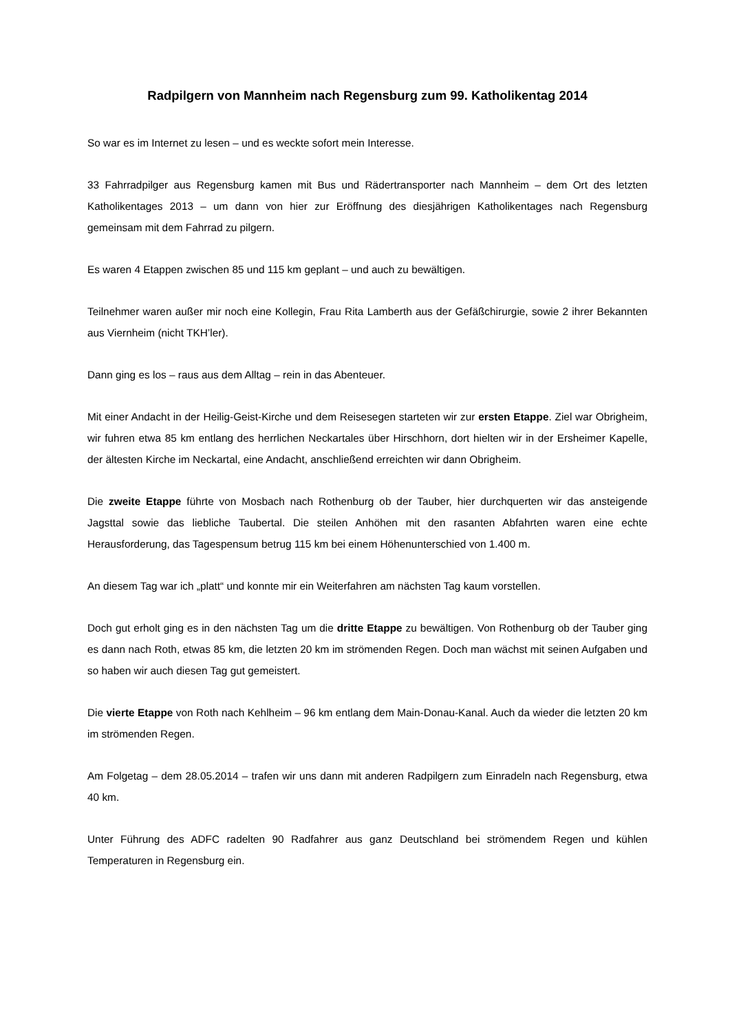Radpilgern von Mannheim nach Regensburg zum 99. Katholikentag 2014
So war es im Internet zu lesen – und es weckte sofort mein Interesse.
33 Fahrradpilger aus Regensburg kamen mit Bus und Rädertransporter nach Mannheim – dem Ort des letzten Katholikentages 2013 – um dann von hier zur Eröffnung des diesjährigen Katholikentages nach Regensburg gemeinsam mit dem Fahrrad zu pilgern.
Es waren 4 Etappen zwischen 85 und 115 km geplant – und auch zu bewältigen.
Teilnehmer waren außer mir noch eine Kollegin, Frau Rita Lamberth aus der Gefäßchirurgie, sowie 2 ihrer Bekannten aus Viernheim (nicht TKH’ler).
Dann ging es los – raus aus dem Alltag – rein in das Abenteuer.
Mit einer Andacht in der Heilig-Geist-Kirche und dem Reisesegen starteten wir zur ersten Etappe. Ziel war Obrigheim, wir fuhren etwa 85 km entlang des herrlichen Neckartales über Hirschhorn, dort hielten wir in der Ersheimer Kapelle, der ältesten Kirche im Neckartal, eine Andacht, anschließend erreichten wir dann Obrigheim.
Die zweite Etappe führte von Mosbach nach Rothenburg ob der Tauber, hier durchquerten wir das ansteigende Jagsttal sowie das liebliche Taubertal. Die steilen Anhöhen mit den rasanten Abfahrten waren eine echte Herausforderung, das Tagespensum betrug 115 km bei einem Höhenunterschied von 1.400 m.
An diesem Tag war ich „platt“ und konnte mir ein Weiterfahren am nächsten Tag kaum vorstellen.
Doch gut erholt ging es in den nächsten Tag um die dritte Etappe zu bewältigen. Von Rothenburg ob der Tauber ging es dann nach Roth, etwas 85 km, die letzten 20 km im strömenden Regen. Doch man wächst mit seinen Aufgaben und so haben wir auch diesen Tag gut gemeistert.
Die vierte Etappe von Roth nach Kehlheim – 96 km entlang dem Main-Donau-Kanal. Auch da wieder die letzten 20 km im strömenden Regen.
Am Folgetag – dem 28.05.2014 – trafen wir uns dann mit anderen Radpilgern zum Einradeln nach Regensburg, etwa 40 km.
Unter Führung des ADFC radelten 90 Radfahrer aus ganz Deutschland bei strömendem Regen und kühlen Temperaturen in Regensburg ein.